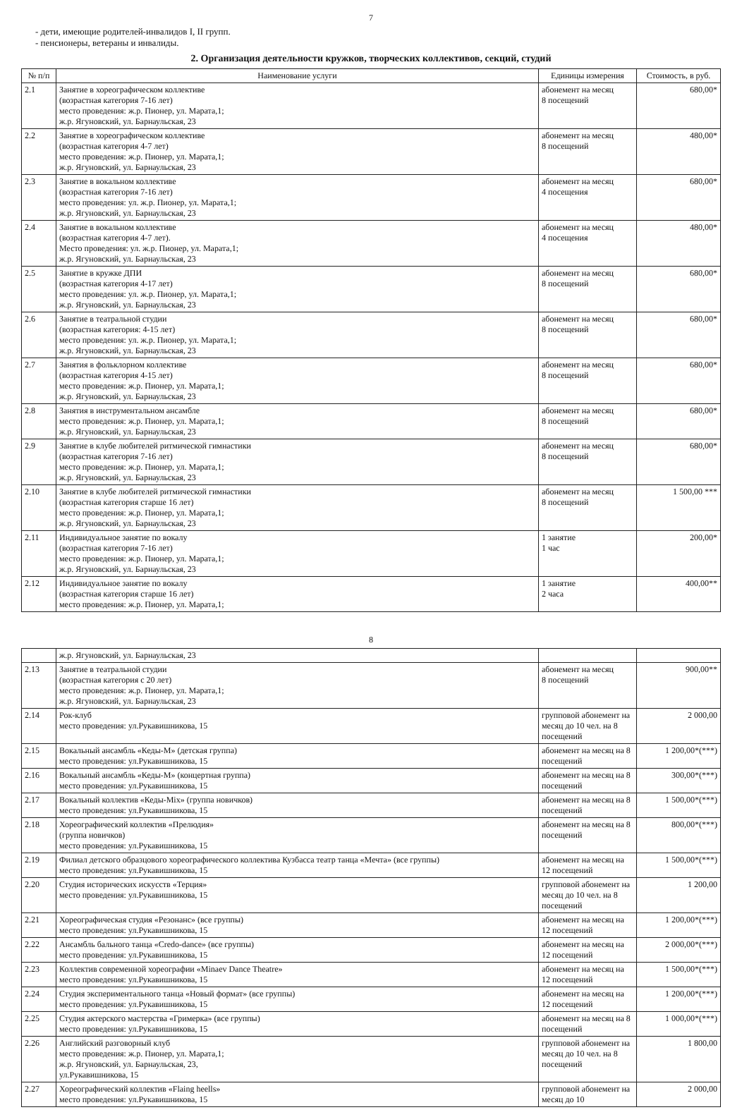7
- дети, имеющие родителей-инвалидов I, II групп.
- пенсионеры, ветераны и инвалиды.
2. Организация деятельности кружков, творческих коллективов, секций, студий
| № п/п | Наименование услуги | Единицы измерения | Стоимость, в руб. |
| --- | --- | --- | --- |
| 2.1 | Занятие в хореографическом коллективе (возрастная категория 7-16 лет) место проведения: ж.р. Пионер, ул. Марата,1; ж.р. Ягуновский, ул. Барнаульская, 23 | абонемент на месяц 8 посещений | 680,00* |
| 2.2 | Занятие в хореографическом коллективе (возрастная категория 4-7 лет) место проведения: ж.р. Пионер, ул. Марата,1; ж.р. Ягуновский, ул. Барнаульская, 23 | абонемент на месяц 8 посещений | 480,00* |
| 2.3 | Занятие в вокальном коллективе (возрастная категория 7-16 лет) место проведения: ул. ж.р. Пионер, ул. Марата,1; ж.р. Ягуновский, ул. Барнаульская, 23 | абонемент на месяц 4 посещения | 680,00* |
| 2.4 | Занятие в вокальном коллективе (возрастная категория 4-7 лет). Место проведения: ул. ж.р. Пионер, ул. Марата,1; ж.р. Ягуновский, ул. Барнаульская, 23 | абонемент на месяц 4 посещения | 480,00* |
| 2.5 | Занятие в кружке ДПИ (возрастная категория 4-17 лет) место проведения: ул. ж.р. Пионер, ул. Марата,1; ж.р. Ягуновский, ул. Барнаульская, 23 | абонемент на месяц 8 посещений | 680,00* |
| 2.6 | Занятие в театральной студии (возрастная категория: 4-15 лет) место проведения: ул. ж.р. Пионер, ул. Марата,1; ж.р. Ягуновский, ул. Барнаульская, 23 | абонемент на месяц 8 посещений | 680,00* |
| 2.7 | Занятия в фольклорном коллективе (возрастная категория 4-15 лет) место проведения: ж.р. Пионер, ул. Марата,1; ж.р. Ягуновский, ул. Барнаульская, 23 | абонемент на месяц 8 посещений | 680,00* |
| 2.8 | Занятия в инструментальном ансамбле место проведения: ж.р. Пионер, ул. Марата,1; ж.р. Ягуновский, ул. Барнаульская, 23 | абонемент на месяц 8 посещений | 680,00* |
| 2.9 | Занятие в клубе любителей ритмической гимнастики (возрастная категория 7-16 лет) место проведения: ж.р. Пионер, ул. Марата,1; ж.р. Ягуновский, ул. Барнаульская, 23 | абонемент на месяц 8 посещений | 680,00* |
| 2.10 | Занятие в клубе любителей ритмической гимнастики (возрастная категория старше 16 лет) место проведения: ж.р. Пионер, ул. Марата,1; ж.р. Ягуновский, ул. Барнаульская, 23 | абонемент на месяц 8 посещений | 1 500,00 *** |
| 2.11 | Индивидуальное занятие по вокалу (возрастная категория 7-16 лет) место проведения: ж.р. Пионер, ул. Марата,1; ж.р. Ягуновский, ул. Барнаульская, 23 | 1 занятие 1 час | 200,00* |
| 2.12 | Индивидуальное занятие по вокалу (возрастная категория старше 16 лет) место проведения: ж.р. Пионер, ул. Марата,1; | 1 занятие 2 часа | 400,00** |
8
| | ж.р. Ягуновский, ул. Барнаульская, 23 | | |
| 2.13 | Занятие в театральной студии (возрастная категория с 20 лет) место проведения: ж.р. Пионер, ул. Марата,1; ж.р. Ягуновский, ул. Барнаульская, 23 | абонемент на месяц 8 посещений | 900,00** |
| 2.14 | Рок-клуб место проведения: ул.Рукавишникова, 15 | групповой абонемент на месяц до 10 чел. на 8 посещений | 2 000,00 |
| 2.15 | Вокальный ансамбль «Кеды-М» (детская группа) место проведения: ул.Рукавишникова, 15 | абонемент на месяц на 8 посещений | 1 200,00*(***) |
| 2.16 | Вокальный ансамбль «Кеды-М» (концертная группа) место проведения: ул.Рукавишникова, 15 | абонемент на месяц на 8 посещений | 300,00*(***) |
| 2.17 | Вокальный коллектив «Кеды-Mix» (группа новичков) место проведения: ул.Рукавишникова, 15 | абонемент на месяц на 8 посещений | 1 500,00*(***) |
| 2.18 | Хореографический коллектив «Прелюдия» (группа новичков) место проведения: ул.Рукавишникова, 15 | абонемент на месяц на 8 посещений | 800,00*(***) |
| 2.19 | Филиал детского образцового хореографического коллектива Кузбасса театр танца «Мечта» (все группы) место проведения: ул.Рукавишникова, 15 | абонемент на месяц на 12 посещений | 1 500,00*(***) |
| 2.20 | Студия исторических искусств «Терция» место проведения: ул.Рукавишникова, 15 | групповой абонемент на месяц до 10 чел. на 8 посещений | 1 200,00 |
| 2.21 | Хореографическая студия «Резонанс» (все группы) место проведения: ул.Рукавишникова, 15 | абонемент на месяц на 12 посещений | 1 200,00*(***) |
| 2.22 | Ансамбль бального танца «Credo-dance» (все группы) место проведения: ул.Рукавишникова, 15 | абонемент на месяц на 12 посещений | 2 000,00*(***) |
| 2.23 | Коллектив современной хореографии «Minaev Dance Theatre» место проведения: ул.Рукавишникова, 15 | абонемент на месяц на 12 посещений | 1 500,00*(***) |
| 2.24 | Студия экспериментального танца «Новый формат» (все группы) место проведения: ул.Рукавишникова, 15 | абонемент на месяц на 12 посещений | 1 200,00*(***) |
| 2.25 | Студия актерского мастерства «Гримерка» (все группы) место проведения: ул.Рукавишникова, 15 | абонемент на месяц на 8 посещений | 1 000,00*(***) |
| 2.26 | Английский разговорный клуб место проведения: ж.р. Пионер, ул. Марата,1; ж.р. Ягуновский, ул. Барнаульская, 23, ул.Рукавишникова, 15 | групповой абонемент на месяц до 10 чел. на 8 посещений | 1 800,00 |
| 2.27 | Хореографический коллектив «Flaing heells» место проведения: ул.Рукавишникова, 15 | групповой абонемент на месяц до 10 | 2 000,00 |